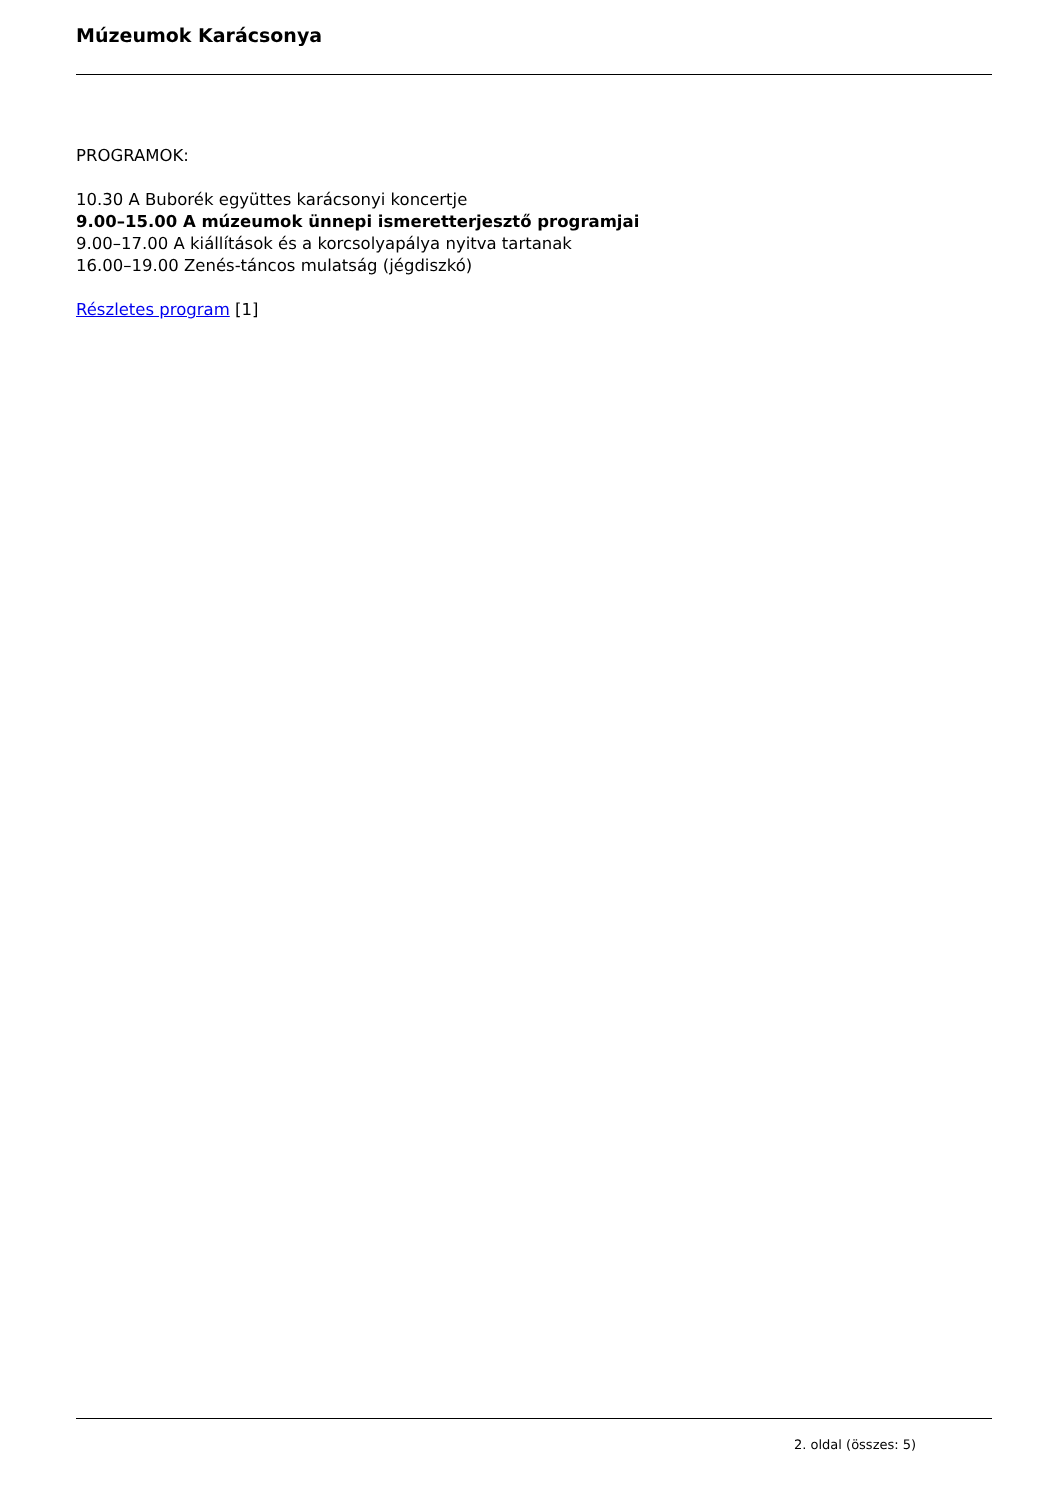Múzeumok Karácsonya
PROGRAMOK:
10.30 A Buborék együttes karácsonyi koncertje
9.00–15.00 A múzeumok ünnepi ismeretterjesztő programjai
9.00–17.00 A kiállítások és a korcsolyapálya nyitva tartanak
16.00–19.00 Zenés-táncos mulatság (jégdiszkó)
Részletes program [1]
2. oldal (összes: 5)